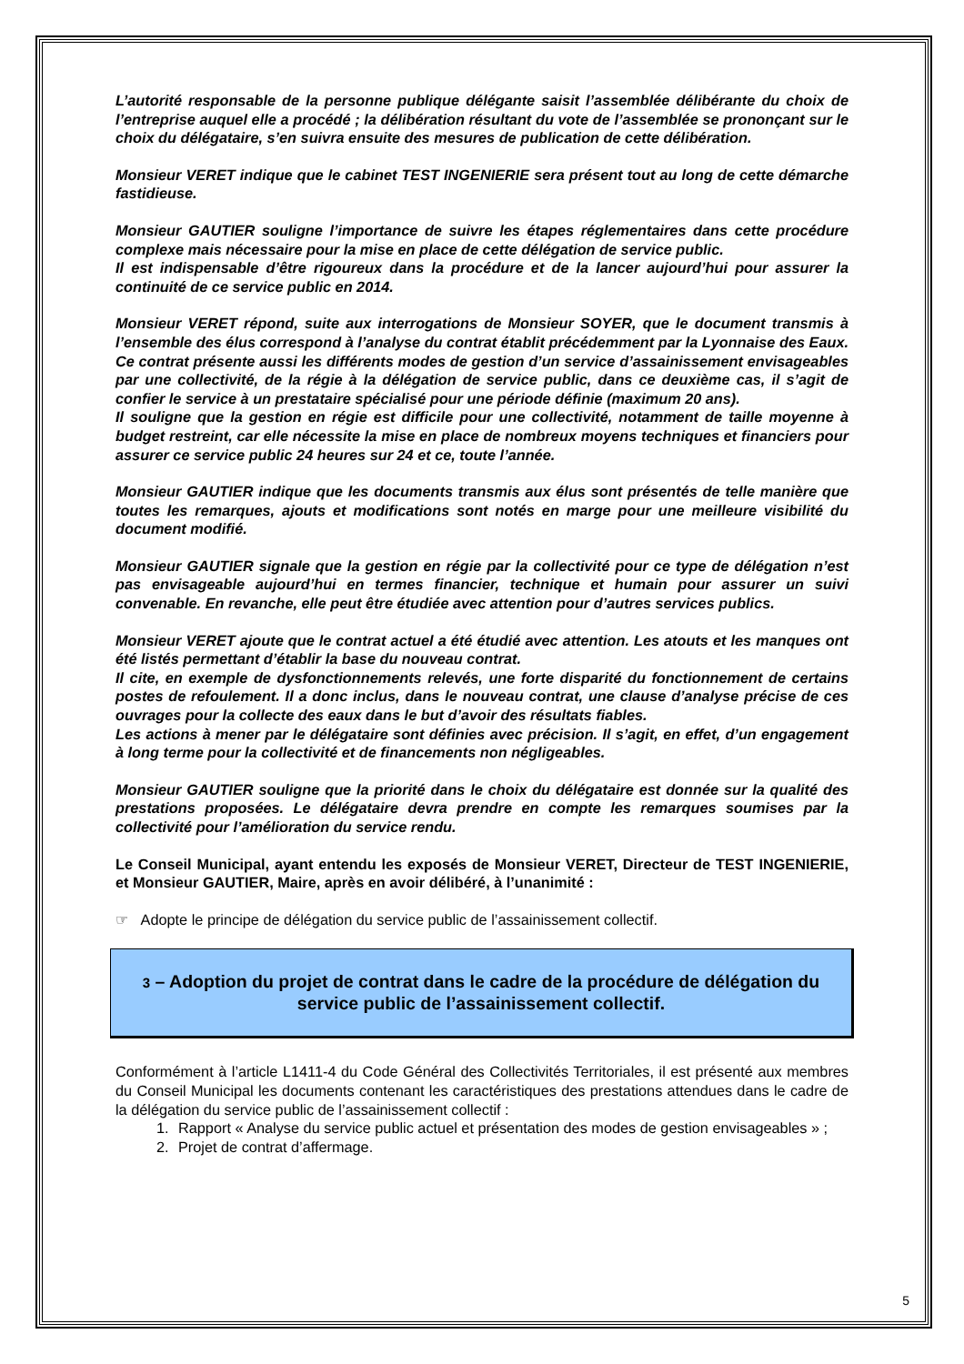L’autorité responsable de la personne publique délégante saisit l’assemblée délibérante du choix de l’entreprise auquel elle a procédé ; la délibération résultant du vote de l’assemblée se prononçant sur le choix du délégataire, s’en suivra ensuite des mesures de publication de cette délibération.
Monsieur VERET indique que le cabinet TEST INGENIERIE sera présent tout au long de cette démarche fastidieuse.
Monsieur GAUTIER souligne l’importance de suivre les étapes réglementaires dans cette procédure complexe mais nécessaire pour la mise en place de cette délégation de service public.
Il est indispensable d’être rigoureux dans la procédure et de la lancer aujourd’hui pour assurer la continuité de ce service public en 2014.
Monsieur VERET répond, suite aux interrogations de Monsieur SOYER, que le document transmis à l’ensemble des élus correspond à l’analyse du contrat établit précédemment par la Lyonnaise des Eaux. Ce contrat présente aussi les différents modes de gestion d’un service d’assainissement envisageables par une collectivité, de la régie à la délégation de service public, dans ce deuxième cas, il s’agit de confier le service à un prestataire spécialisé pour une période définie (maximum 20 ans).
Il souligne que la gestion en régie est difficile pour une collectivité, notamment de taille moyenne à budget restreint, car elle nécessite la mise en place de nombreux moyens techniques et financiers pour assurer ce service public 24 heures sur 24 et ce, toute l’année.
Monsieur GAUTIER indique que les documents transmis aux élus sont présentés de telle manière que toutes les remarques, ajouts et modifications sont notés en marge pour une meilleure visibilité du document modifié.
Monsieur GAUTIER signale que la gestion en régie par la collectivité pour ce type de délégation n’est pas envisageable aujourd’hui en termes financier, technique et humain pour assurer un suivi convenable. En revanche, elle peut être étudiée avec attention pour d’autres services publics.
Monsieur VERET ajoute que le contrat actuel a été étudié avec attention. Les atouts et les manques ont été listés permettant d’établir la base du nouveau contrat.
Il cite, en exemple de dysfonctionnements relevés, une forte disparité du fonctionnement de certains postes de refoulement. Il a donc inclus, dans le nouveau contrat, une clause d’analyse précise de ces ouvrages pour la collecte des eaux dans le but d’avoir des résultats fiables.
Les actions à mener par le délégataire sont définies avec précision. Il s’agit, en effet, d’un engagement à long terme pour la collectivité et de financements non négligeables.
Monsieur GAUTIER souligne que la priorité dans le choix du délégataire est donnée sur la qualité des prestations proposées. Le délégataire devra prendre en compte les remarques soumises par la collectivité pour l’amélioration du service rendu.
Le Conseil Municipal, ayant entendu les exposés de Monsieur VERET, Directeur de TEST INGENIERIE, et Monsieur GAUTIER, Maire, après en avoir délibéré, à l’unanimité :
☞ Adopte le principe de délégation du service public de l’assainissement collectif.
3 – Adoption du projet de contrat dans le cadre de la procédure de délégation du service public de l’assainissement collectif.
Conformément à l’article L1411-4 du Code Général des Collectivités Territoriales, il est présenté aux membres du Conseil Municipal les documents contenant les caractéristiques des prestations attendues dans le cadre de la délégation du service public de l’assainissement collectif :
1. Rapport « Analyse du service public actuel et présentation des modes de gestion envisageables » ;
2. Projet de contrat d’affermage.
5